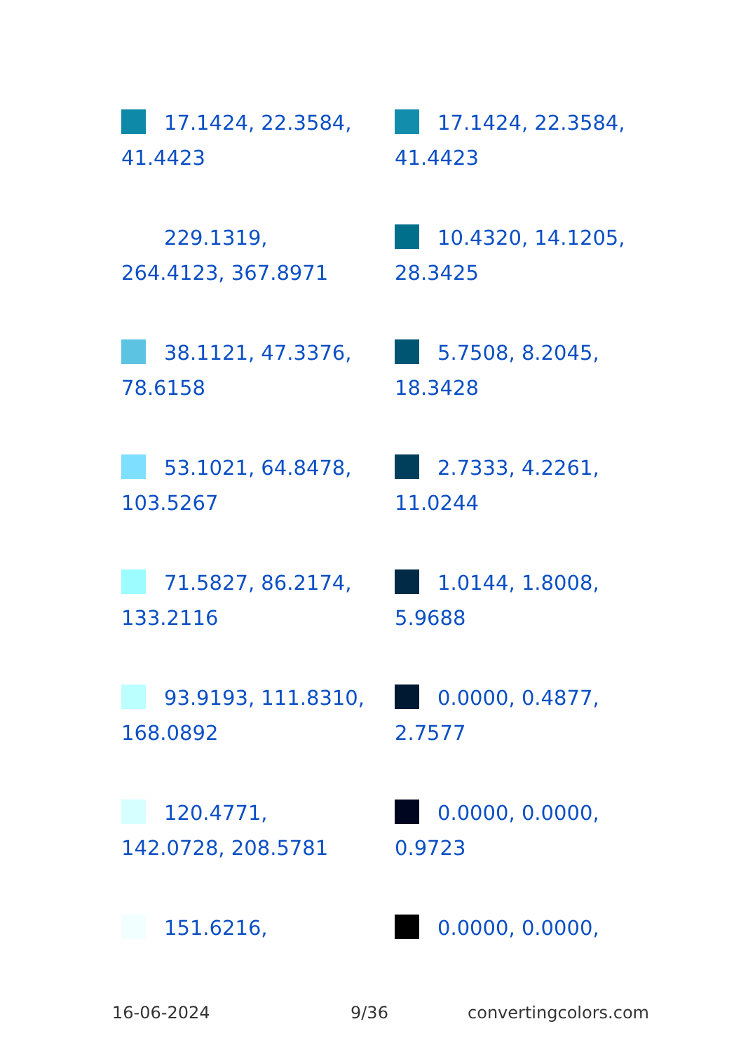17.1424, 22.3584,
41.4423
17.1424, 22.3584,
41.4423
229.1319,
264.4123, 367.8971
10.4320, 14.1205,
28.3425
38.1121, 47.3376,
78.6158
5.7508, 8.2045,
18.3428
53.1021, 64.8478,
103.5267
2.7333, 4.2261,
11.0244
71.5827, 86.2174,
133.2116
1.0144, 1.8008,
5.9688
93.9193, 111.8310,
168.0892
0.0000, 0.4877,
2.7577
120.4771,
142.0728, 208.5781
0.0000, 0.0000,
0.9723
151.6216,
0.0000, 0.0000,
16-06-2024 9/36 convertingcolors.com